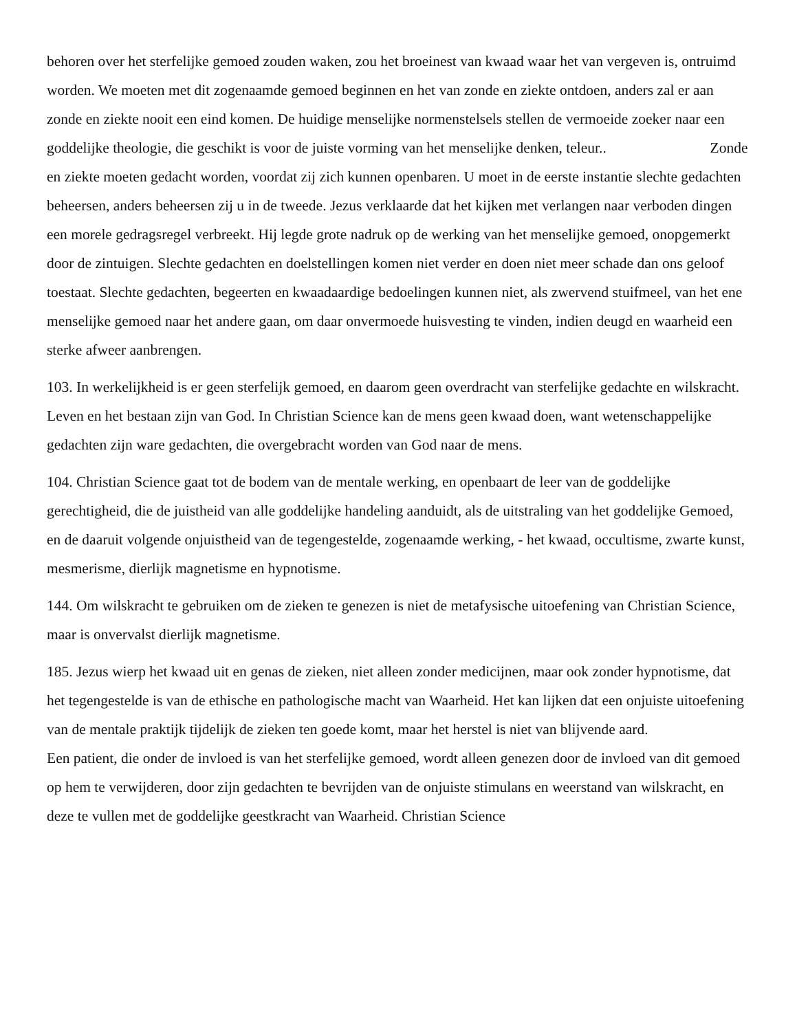behoren over het sterfelijke gemoed zouden waken, zou het broeinest van kwaad waar het van vergeven is, ontruimd worden. We moeten met dit zogenaamde gemoed beginnen en het van zonde en ziekte ontdoen, anders zal er aan zonde en ziekte nooit een eind komen. De huidige menselijke normenstelsels stellen de vermoeide zoeker naar een goddelijke theologie, die geschikt is voor de juiste vorming van het menselijke denken, teleur.. Zonde en ziekte moeten gedacht worden, voordat zij zich kunnen openbaren. U moet in de eerste instantie slechte gedachten beheersen, anders beheersen zij u in de tweede. Jezus verklaarde dat het kijken met verlangen naar verboden dingen een morele gedragsregel verbreekt. Hij legde grote nadruk op de werking van het menselijke gemoed, onopgemerkt door de zintuigen. Slechte gedachten en doelstellingen komen niet verder en doen niet meer schade dan ons geloof toestaat. Slechte gedachten, begeerten en kwaadaardige bedoelingen kunnen niet, als zwervend stuifmeel, van het ene menselijke gemoed naar het andere gaan, om daar onvermoede huisvesting te vinden, indien deugd en waarheid een sterke afweer aanbrengen.
103. In werkelijkheid is er geen sterfelijk gemoed, en daarom geen overdracht van sterfelijke gedachte en wilskracht. Leven en het bestaan zijn van God. In Christian Science kan de mens geen kwaad doen, want wetenschappelijke gedachten zijn ware gedachten, die overgebracht worden van God naar de mens.
104. Christian Science gaat tot de bodem van de mentale werking, en openbaart de leer van de goddelijke gerechtigheid, die de juistheid van alle goddelijke handeling aanduidt, als de uitstraling van het goddelijke Gemoed, en de daaruit volgende onjuistheid van de tegengestelde, zogenaamde werking, - het kwaad, occultisme, zwarte kunst, mesmerisme, dierlijk magnetisme en hypnotisme.
144. Om wilskracht te gebruiken om de zieken te genezen is niet de metafysische uitoefening van Christian Science, maar is onvervalst dierlijk magnetisme.
185. Jezus wierp het kwaad uit en genas de zieken, niet alleen zonder medicijnen, maar ook zonder hypnotisme, dat het tegengestelde is van de ethische en pathologische macht van Waarheid. Het kan lijken dat een onjuiste uitoefening van de mentale praktijk tijdelijk de zieken ten goede komt, maar het herstel is niet van blijvende aard. Een patient, die onder de invloed is van het sterfelijke gemoed, wordt alleen genezen door de invloed van dit gemoed op hem te verwijderen, door zijn gedachten te bevrijden van de onjuiste stimulans en weerstand van wilskracht, en deze te vullen met de goddelijke geestkracht van Waarheid. Christian Science